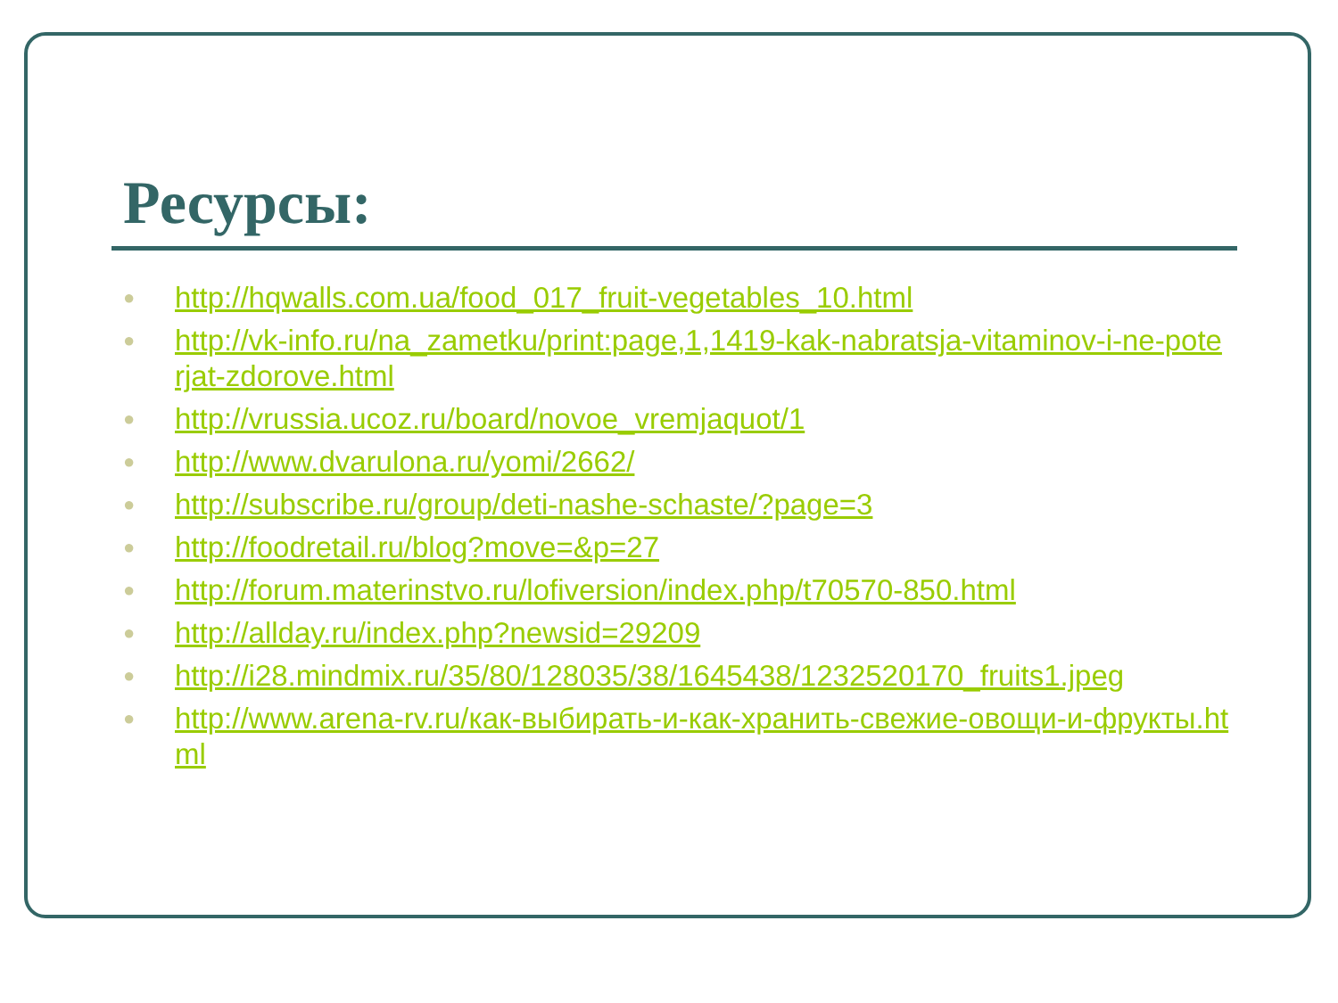Ресурсы:
● http://hqwalls.com.ua/food_017_fruit-vegetables_10.html
● http://vk-info.ru/na_zametku/print:page,1,1419-kak-nabratsja-vitaminov-i-ne-poterjat-zdorove.html
● http://vrussia.ucoz.ru/board/novoe_vremjaquot/1
● http://www.dvarulona.ru/yomi/2662/
● http://subscribe.ru/group/deti-nashe-schaste/?page=3
● http://foodretail.ru/blog?move=&p=27
● http://forum.materinstvo.ru/lofiversion/index.php/t70570-850.html
● http://allday.ru/index.php?newsid=29209
● http://i28.mindmix.ru/35/80/128035/38/1645438/1232520170_fruits1.jpeg
● http://www.arena-rv.ru/как-выбирать-и-как-хранить-свежие-овощи-и-фрукты.html